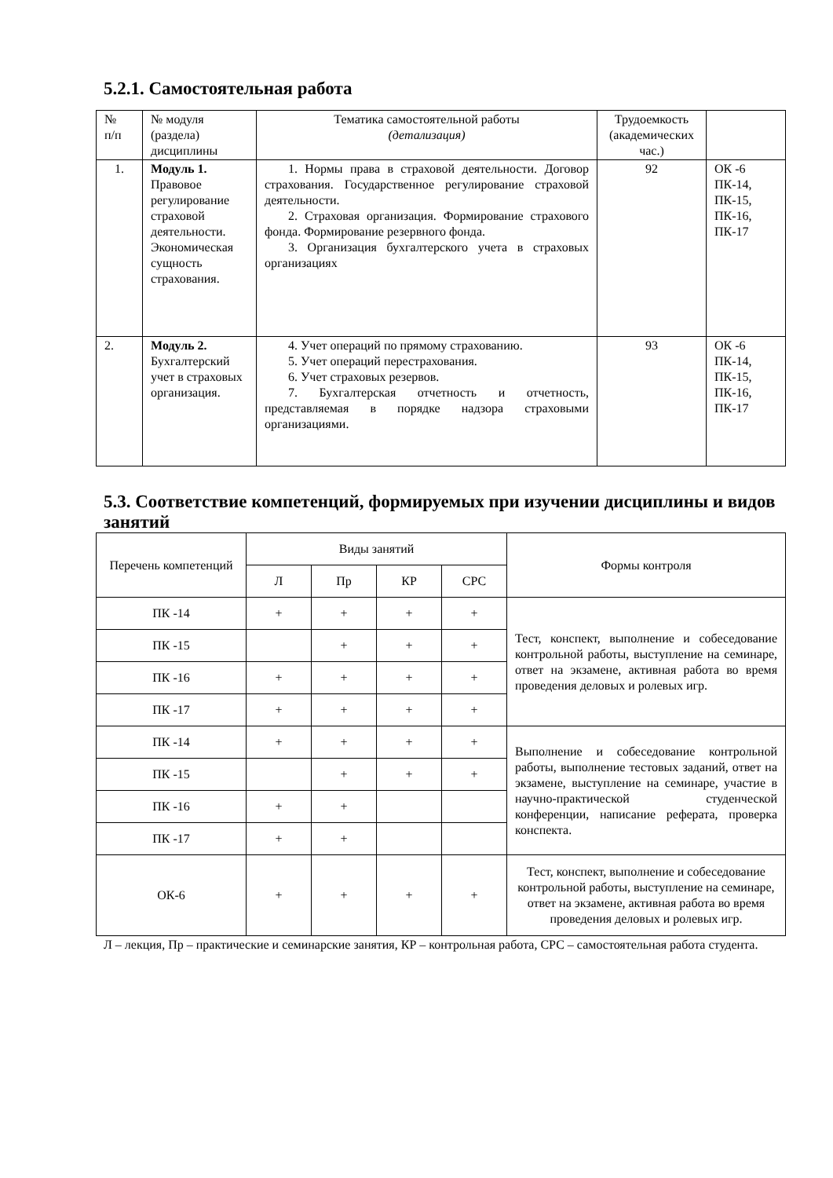5.2.1. Самостоятельная работа
| № п/п | № модуля (раздела) дисциплины | Тематика самостоятельной работы (детализация) | Трудоемкость (академических час.) | |
| 1. | Модуль 1. Правовое регулирование страховой деятельности. Экономическая сущность страхования. | 1. Нормы права в страховой деятельности. Договор страхования. Государственное регулирование страховой деятельности. 2. Страховая организация. Формирование страхового фонда. Формирование резервного фонда. 3. Организация бухгалтерского учета в страховых организациях | 92 | ОК -6 ПК-14, ПК-15, ПК-16, ПК-17 |
| 2. | Модуль 2. Бухгалтерский учет в страховых организация. | 4. Учет операций по прямому страхованию. 5. Учет операций перестрахования. 6. Учет страховых резервов. 7. Бухгалтерская отчетность и отчетность, представляемая в порядке надзора страховыми организациями. | 93 | ОК -6 ПК-14, ПК-15, ПК-16, ПК-17 |
5.3. Соответствие компетенций, формируемых при изучении дисциплины и видов занятий
| Перечень компетенций | Виды занятий | | | | Формы контроля |
| --- | --- | --- | --- | --- | --- |
| | Л | Пр | КР | СРС | |
| ПК -14 | + | + | + | + | Тест, конспект, выполнение и собеседование контрольной работы, выступление на семинаре, ответ на экзамене, активная работа во время проведения деловых и ролевых игр. |
| ПК -15 | | + | + | + | |
| ПК -16 | + | + | + | + | |
| ПК -17 | + | + | + | + | |
| ПК -14 | + | + | + | + | Выполнение и собеседование контрольной работы, выполнение тестовых заданий, ответ на экзамене, выступление на семинаре, участие в научно-практической студенческой конференции, написание реферата, проверка конспекта. |
| ПК -15 | | + | + | + | |
| ПК -16 | + | + | | | |
| ПК -17 | + | + | | | |
| ОК-6 | + | + | + | + | Тест, конспект, выполнение и собеседование контрольной работы, выступление на семинаре, ответ на экзамене, активная работа во время проведения деловых и ролевых игр. |
Л – лекция, Пр – практические и семинарские занятия, КР – контрольная работа, СРС – самостоятельная работа студента.